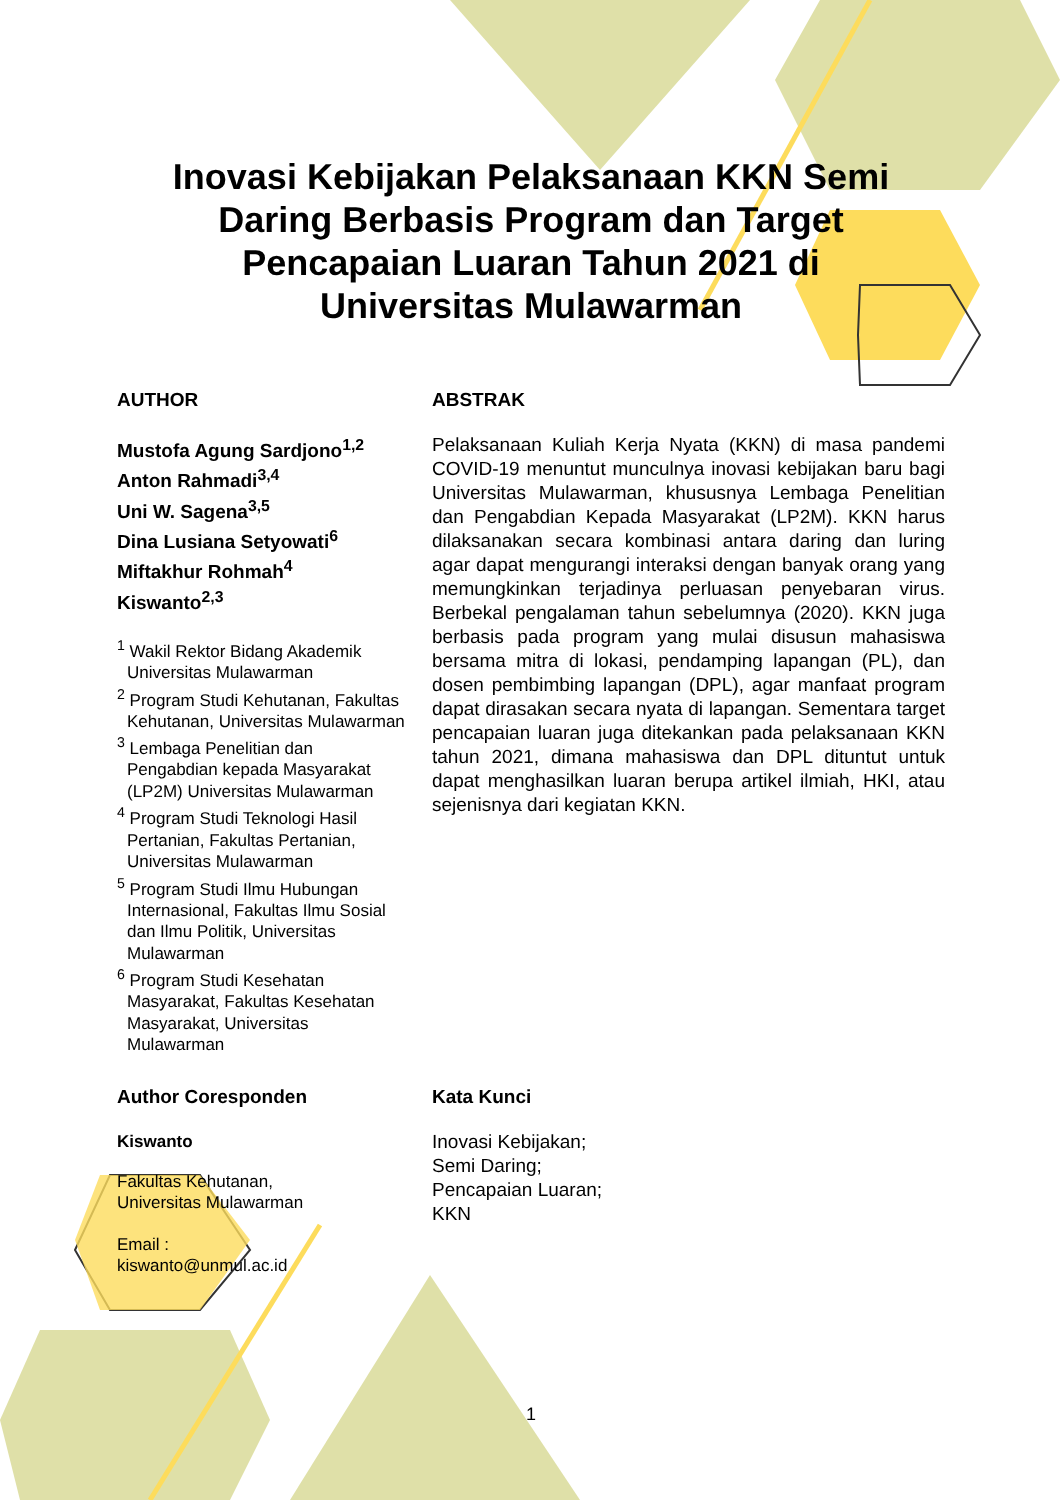Inovasi Kebijakan Pelaksanaan KKN Semi Daring Berbasis Program dan Target Pencapaian Luaran Tahun 2021 di Universitas Mulawarman
AUTHOR
Mustofa Agung Sardjono<sup>1,2</sup>
Anton Rahmadi<sup>3,4</sup>
Uni W. Sagena<sup>3,5</sup>
Dina Lusiana Setyowati<sup>6</sup>
Miftakhur Rohmah<sup>4</sup>
Kiswanto<sup>2,3</sup>
<sup>1</sup> Wakil Rektor Bidang Akademik Universitas Mulawarman
<sup>2</sup> Program Studi Kehutanan, Fakultas Kehutanan, Universitas Mulawarman
<sup>3</sup> Lembaga Penelitian dan Pengabdian kepada Masyarakat (LP2M) Universitas Mulawarman
<sup>4</sup> Program Studi Teknologi Hasil Pertanian, Fakultas Pertanian, Universitas Mulawarman
<sup>5</sup> Program Studi Ilmu Hubungan Internasional, Fakultas Ilmu Sosial dan Ilmu Politik, Universitas Mulawarman
<sup>6</sup> Program Studi Kesehatan Masyarakat, Fakultas Kesehatan Masyarakat, Universitas Mulawarman
ABSTRAK
Pelaksanaan Kuliah Kerja Nyata (KKN) di masa pandemi COVID-19 menuntut munculnya inovasi kebijakan baru bagi Universitas Mulawarman, khususnya Lembaga Penelitian dan Pengabdian Kepada Masyarakat (LP2M). KKN harus dilaksanakan secara kombinasi antara daring dan luring agar dapat mengurangi interaksi dengan banyak orang yang memungkinkan terjadinya perluasan penyebaran virus. Berbekal pengalaman tahun sebelumnya (2020). KKN juga berbasis pada program yang mulai disusun mahasiswa bersama mitra di lokasi, pendamping lapangan (PL), dan dosen pembimbing lapangan (DPL), agar manfaat program dapat dirasakan secara nyata di lapangan. Sementara target pencapaian luaran juga ditekankan pada pelaksanaan KKN tahun 2021, dimana mahasiswa dan DPL dituntut untuk dapat menghasilkan luaran berupa artikel ilmiah, HKI, atau sejenisnya dari kegiatan KKN.
Author Coresponden
Kiswanto
Fakultas Kehutanan,
Universitas Mulawarman
Email :
kiswanto@unmul.ac.id
Kata Kunci
Inovasi Kebijakan;
Semi Daring;
Pencapaian Luaran;
KKN
1